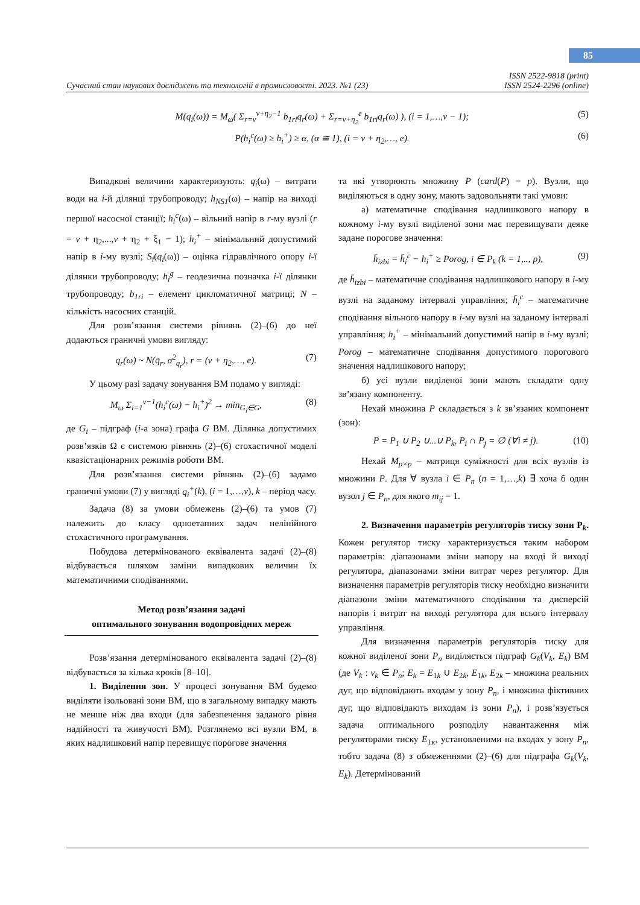85
Сучасний стан наукових досліджень та технологій в промисловості. 2023. №1 (23)
ISSN 2522-9818 (print)
ISSN 2524-2296 (online)
M(q<sub>i</sub>(ω)) = M<sub>ω</sub>( Σ<sub>r=v</sub><sup>v+η<sub>2</sub>−1</sup> b<sub>1ri</sub>q<sub>r</sub>(ω) + Σ<sub>r=v+η<sub>2</sub></sub><sup>e</sup> b<sub>1ri</sub>q<sub>r</sub>(ω) ), (i = 1,…,v − 1); (5)
P(h<sub>i</sub><sup>c</sup>(ω) ≥ h<sub>i</sub><sup>+</sup>) ≥ α, (α ≅ 1), (i = v + η<sub>2</sub>,…, e). (6)
Випадкові величини характеризують: q<sub>i</sub>(ω) – витрати води на i-й ділянці трубопроводу; h<sub>NS1</sub>(ω) – напір на виході першої насосної станції; h<sub>i</sub><sup>c</sup>(ω) – вільний напір в r-му вузлі (r = v + η<sub>2</sub>,...,v + η<sub>2</sub> + ξ<sub>1</sub> − 1); h<sub>i</sub><sup>+</sup> – мінімальний допустимий напір в i-му вузлі; S<sub>i</sub>(q<sub>i</sub>(ω)) – оцінка гідравлічного опору i-ї ділянки трубопроводу; h<sub>i</sub><sup>g</sup> – геодезична позначка i-ї ділянки трубопроводу; b<sub>1ri</sub> – елемент цикломатичної матриці; N – кількість насосних станцій.
Для розв’язання системи рівнянь (2)–(6) до неї додаються граничні умови вигляду:
q<sub>r</sub>(ω) ~ N(q̄<sub>r</sub>, σ<sup>2</sup><sub>q<sub>r</sub></sub>), r = (v + η<sub>2</sub>,…, e). (7)
У цьому разі задачу зонування ВМ подамо у вигляді:
M<sub>ω</sub> Σ<sub>i=1</sub><sup>v−1</sup>(h<sub>i</sub><sup>c</sup>(ω) − h<sub>i</sub><sup>+</sup>)<sup>2</sup> → min<sub>G<sub>i</sub>∈G</sub>, (8)
де G<sub>i</sub> – підграф (i-а зона) графа G ВМ. Ділянка допустимих розв’язків Ω є системою рівнянь (2)–(6) стохастичної моделі квазістаціонарних режимів роботи ВМ.
Для розв’язання системи рівнянь (2)–(6) задамо граничні умови (7) у вигляді q<sub>i</sub><sup>+</sup>(k), (i = 1,…,v), k – період часу.
Задача (8) за умови обмежень (2)–(6) та умов (7) належить до класу одноетапних задач нелінійного стохастичного програмування.
Побудова детермінованого еквівалента задачі (2)–(8) відбувається шляхом заміни випадкових величин їх математичними сподіваннями.
Метод розв’язання задачі
оптимального зонування водопровідних мереж
Розв’язання детермінованого еквівалента задачі (2)–(8) відбувається за кілька кроків [8–10].
1. Виділення зон. У процесі зонування ВМ будемо виділяти ізольовані зони ВМ, що в загальному випадку мають не менше ніж два входи (для забезпечення заданого рівня надійності та живучості ВМ). Розглянемо всі вузли ВМ, в яких надлишковий напір перевищує порогове значення
та які утворюють множину P (card(P) = p). Вузли, що виділяються в одну зону, мають задовольняти такі умови:
а) математичне сподівання надлишкового напору в кожному i-му вузлі виділеної зони має перевищувати деяке задане порогове значення:
h̄<sub>izbi</sub> = h̄<sub>i</sub><sup>c</sup> − h<sub>i</sub><sup>+</sup> ≥ Porog, i ∈ P<sub>k</sub> (k = 1,.., p), (9)
де h̄<sub>izbi</sub> – математичне сподівання надлишкового напору в i-му вузлі на заданому інтервалі управління; h̄<sub>i</sub><sup>c</sup> – математичне сподівання вільного напору в i-му вузлі на заданому інтервалі управління; h<sub>i</sub><sup>+</sup> – мінімальний допустимий напір в i-му вузлі; Porog – математичне сподівання допустимого порогового значення надлишкового напору;
б) усі вузли виділеної зони мають складати одну зв’язану компоненту.
Нехай множина P складається з k зв’язаних компонент (зон):
P = P<sub>1</sub> ∪ P<sub>2</sub> ∪...∪ P<sub>k</sub>, P<sub>i</sub> ∩ P<sub>j</sub> = ∅ (∀i ≠ j). (10)
Нехай M<sub>p×p</sub> – матриця суміжності для всіх вузлів із множини P. Для ∀ вузла i ∈ P<sub>n</sub> (n = 1,…,k) ∃ хоча б один вузол j ∈ P<sub>n</sub>, для якого m<sub>ij</sub> = 1.
2. Визначення параметрів регуляторів тиску зони P<sub>k</sub>. Кожен регулятор тиску характеризується таким набором параметрів: діапазонами зміни напору на вході й виході регулятора, діапазонами зміни витрат через регулятор. Для визначення параметрів регуляторів тиску необхідно визначити діапазони зміни математичного сподівання та дисперсій напорів і витрат на виході регулятора для всього інтервалу управління.
Для визначення параметрів регуляторів тиску для кожної виділеної зони P<sub>n</sub> виділяється підграф G<sub>k</sub>(V<sub>k</sub>, E<sub>k</sub>) ВМ (де V<sub>k</sub> : v<sub>k</sub> ∈ P<sub>n</sub>; E<sub>k</sub> = E<sub>1k</sub> ∪ E<sub>2k</sub>, E<sub>1k</sub>, E<sub>2k</sub> – множина реальних дуг, що відповідають входам у зону P<sub>n</sub>, і множина фіктивних дуг, що відповідають виходам із зони P<sub>n</sub>), і розв’язується задача оптимального розподілу навантаження між регуляторами тиску E<sub>1к</sub>, установленими на входах у зону P<sub>n</sub>, тобто задача (8) з обмеженнями (2)–(6) для підграфа G<sub>k</sub>(V<sub>k</sub>, E<sub>k</sub>). Детермінований